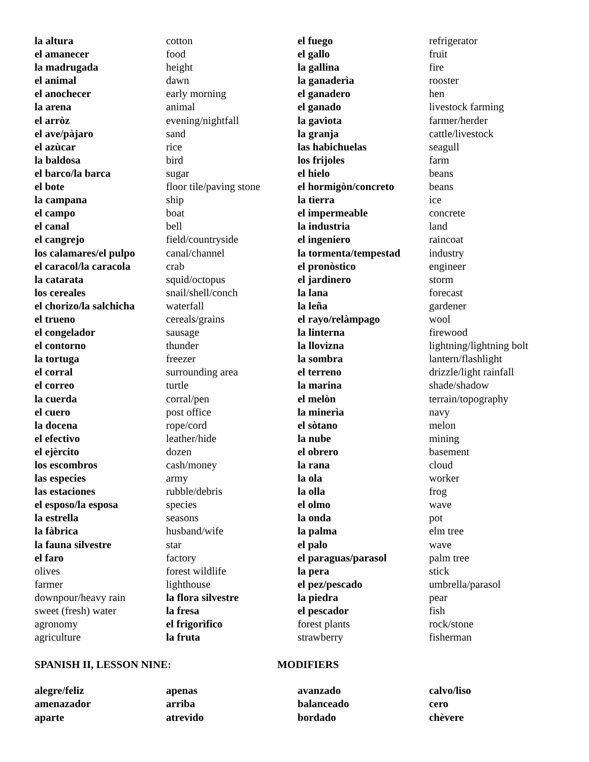| la altura | cotton | el fuego | refrigerator |
| el amanecer | food | el gallo | fruit |
| la madrugada | height | la gallina | fire |
| el animal | dawn | la ganaderìa | rooster |
| el anochecer | early morning | el ganadero | hen |
| la arena | animal | el ganado | livestock farming |
| el arròz | evening/nightfall | la gaviota | farmer/herder |
| el ave/pàjaro | sand | la granja | cattle/livestock |
| el azùcar | rice | las habichuelas | seagull |
| la baldosa | bird | los frijoles | farm |
| el barco/la barca | sugar | el hielo | beans |
| el bote | floor tile/paving stone | el hormigòn/concreto | beans |
| la campana | ship | la tierra | ice |
| el campo | boat | el impermeable | concrete |
| el canal | bell | la industria | land |
| el cangrejo | field/countryside | el ingeniero | raincoat |
| los calamares/el pulpo | canal/channel | la tormenta/tempestad | industry |
| el caracol/la caracola | crab | el pronòstico | engineer |
| la catarata | squid/octopus | el jardinero | storm |
| los cereales | snail/shell/conch | la lana | forecast |
| el chorizo/la salchicha | waterfall | la leña | gardener |
| el trueno | cereals/grains | el rayo/relàmpago | wool |
| el congelador | sausage | la linterna | firewood |
| el contorno | thunder | la llovizna | lightning/lightning bolt |
| la tortuga | freezer | la sombra | lantern/flashlight |
| el corral | surrounding area | el terreno | drizzle/light rainfall |
| el correo | turtle | la marina | shade/shadow |
| la cuerda | corral/pen | el melòn | terrain/topography |
| el cuero | post office | la minerìa | navy |
| la docena | rope/cord | el sòtano | melon |
| el efectivo | leather/hide | la nube | mining |
| el ejèrcito | dozen | el obrero | basement |
| los escombros | cash/money | la rana | cloud |
| las especies | army | la ola | worker |
| las estaciones | rubble/debris | la olla | frog |
| el esposo/la esposa | species | el olmo | wave |
| la estrella | seasons | la onda | pot |
| la fàbrica | husband/wife | la palma | elm tree |
| la fauna silvestre | star | el palo | wave |
| el faro | factory | el paraguas/parasol | palm tree |
| olives | forest wildlife | la pera | stick |
| farmer | lighthouse | el pez/pescado | umbrella/parasol |
| downpour/heavy rain | la flora silvestre | la piedra | pear |
| sweet (fresh) water | la fresa | el pescador | fish |
| agronomy | el frigorìfico | forest plants | rock/stone |
| agriculture | la fruta | strawberry | fisherman |
SPANISH II, LESSON NINE: MODIFIERS
| alegre/feliz | apenas | avanzado | calvo/liso |
| amenazador | arriba | balanceado | cero |
| aparte | atrevido | bordado | chèvere |